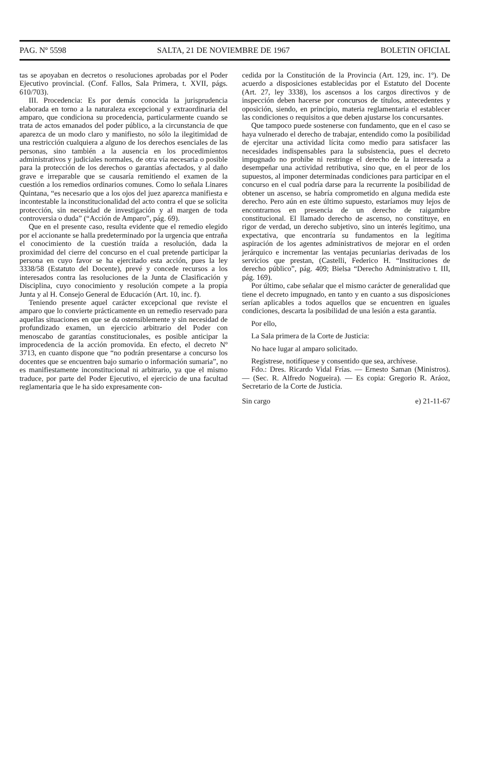PAG. Nº 5598 SALTA, 21 DE NOVIEMBRE DE 1967 BOLETIN OFICIAL
tas se apoyaban en decretos o resoluciones aprobadas por el Poder Ejecutivo provincial. (Conf. Fallos, Sala Primera, t. XVII, págs. 610/703).
III. Procedencia: Es por demás conocida la jurisprudencia elaborada en torno a la naturaleza excepcional y extraordinaria del amparo, que condiciona su procedencia, particularmente cuando se trata de actos emanados del poder público, a la circunstancia de que aparezca de un modo claro y manifiesto, no sólo la ilegitimidad de una restricción cualquiera a alguno de los derechos esenciales de las personas, sino también a la ausencia en los procedimientos administrativos y judiciales normales, de otra vía necesaria o posible para la protección de los derechos o garantías afectados, y al daño grave e irreparable que se causaría remitiendo el examen de la cuestión a los remedios ordinarios comunes. Como lo señala Linares Quintana, “es necesario que a los ojos del juez aparezca manifiesta e incontestable la inconstitucionalidad del acto contra el que se solicita protección, sin necesidad de investigación y al margen de toda controversia o duda” (“Acción de Amparo”, pág. 69).
Que en el presente caso, resulta evidente que el remedio elegido por el accionante se halla predeterminado por la urgencia que entraña el conocimiento de la cuestión traída a resolución, dada la proximidad del cierre del concurso en el cual pretende participar la persona en cuyo favor se ha ejercitado esta acción, pues la ley 3338/58 (Estatuto del Docente), prevé y concede recursos a los interesados contra las resoluciones de la Junta de Clasificación y Disciplina, cuyo conocimiento y resolución compete a la propia Junta y al H. Consejo General de Educación (Art. 10, inc. f).
Teniendo presente aquel carácter excepcional que reviste el amparo que lo convierte prácticamente en un remedio reservado para aquellas situaciones en que se da ostensiblemente y sin necesidad de profundizado examen, un ejercicio arbitrario del Poder con menoscabo de garantías constitucionales, es posible anticipar la improcedencia de la acción promovida. En efecto, el decreto Nº 3713, en cuanto dispone que “no podrán presentarse a concurso los docentes que se encuentren bajo sumario o información sumaria”, no es manifiestamente inconstitucional ni arbitrario, ya que el mismo traduce, por parte del Poder Ejecutivo, el ejercicio de una facultad reglamentaria que le ha sido expresamente con-
cedida por la Constitución de la Provincia (Art. 129, inc. 1º). De acuerdo a disposiciones establecidas por el Estatuto del Docente (Art. 27, ley 3338), los ascensos a los cargos directivos y de inspección deben hacerse por concursos de títulos, antecedentes y oposición, siendo, en principio, materia reglamentaria el establecer las condiciones o requisitos a que deben ajustarse los concursantes.
Que tampoco puede sostenerse con fundamento, que en el caso se haya vulnerado el derecho de trabajar, entendido como la posibilidad de ejercitar una actividad lícita como medio para satisfacer las necesidades indispensables para la subsistencia, pues el decreto impugnado no prohibe ni restringe el derecho de la interesada a desempeñar una actividad retributiva, sino que, en el peor de los supuestos, al imponer determinadas condiciones para participar en el concurso en el cual podría darse para la recurrente la posibilidad de obtener un ascenso, se habría comprometido en alguna medida este derecho. Pero aún en este último supuesto, estaríamos muy lejos de encontrarnos en presencia de un derecho de raigambre constitucional. El llamado derecho de ascenso, no constituye, en rigor de verdad, un derecho subjetivo, sino un interés legítimo, una expectativa, que encontraría su fundamentos en la legítima aspiración de los agentes administrativos de mejorar en el orden jerárquico e incrementar las ventajas pecuniarias derivadas de los servicios que prestan, (Castelli, Federico H. “Instituciones de derecho público”, pág. 409; Bielsa “Derecho Administrativo t. III, pág. 169).
Por último, cabe señalar que el mismo carácter de generalidad que tiene el decreto impugnado, en tanto y en cuanto a sus disposiciones serían aplicables a todos aquellos que se encuentren en iguales condiciones, descarta la posibilidad de una lesión a esta garantía.
Por ello,
La Sala primera de la Corte de Justicia:
No hace lugar al amparo solicitado.
Regístrese, notifíquese y consentido que sea, archívese.
Fdo.: Dres. Ricardo Vidal Frías. — Ernesto Saman (Ministros). — (Sec. R. Alfredo Nogueira). — Es copia: Gregorio R. Aráoz, Secretario de la Corte de Justicia.
Sin cargo e) 21-11-67